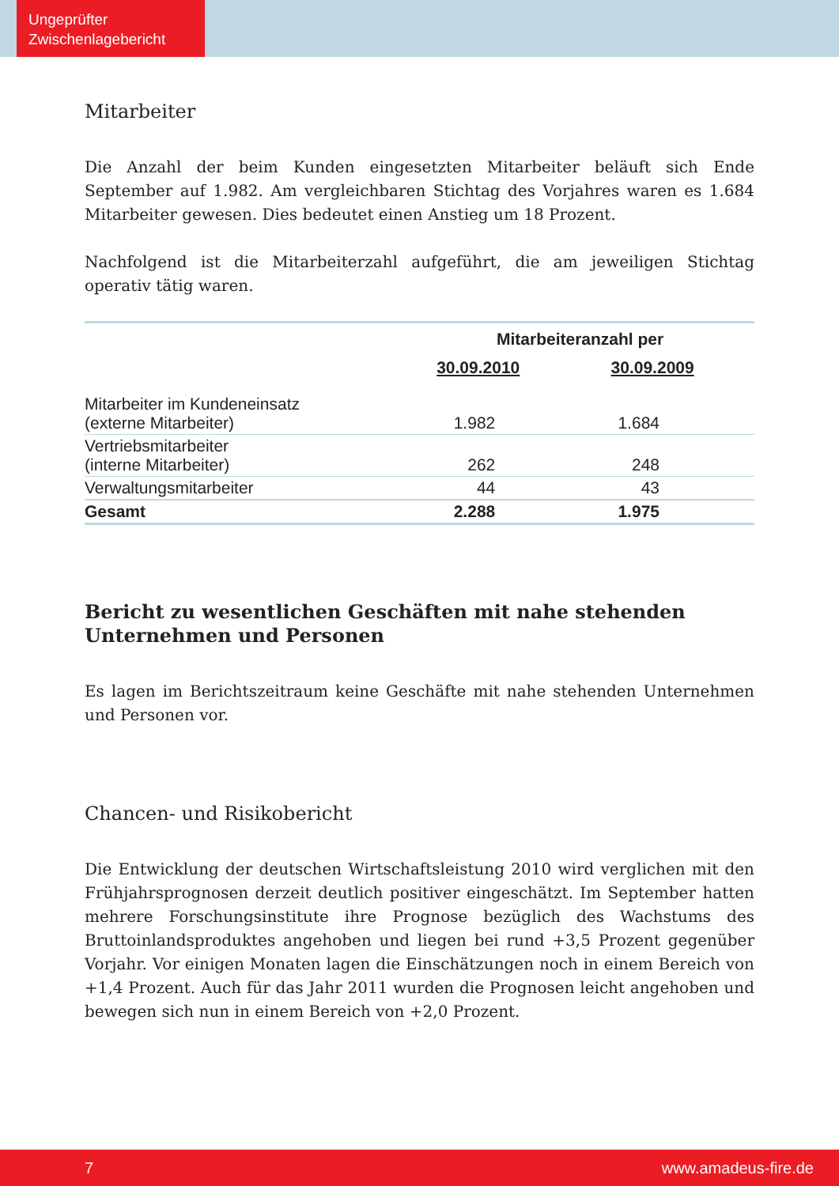Ungeprüfter
Zwischenlagebericht
Mitarbeiter
Die Anzahl der beim Kunden eingesetzten Mitarbeiter beläuft sich Ende September auf 1.982. Am vergleichbaren Stichtag des Vorjahres waren es 1.684 Mitarbeiter gewesen. Dies bedeutet einen Anstieg um 18 Prozent.
Nachfolgend ist die Mitarbeiterzahl aufgeführt, die am jeweiligen Stichtag operativ tätig waren.
| | Mitarbeiteranzahl per | |
| --- | --- | --- |
| | 30.09.2010 | 30.09.2009 |
| Mitarbeiter im Kundeneinsatz (externe Mitarbeiter) | 1.982 | 1.684 |
| Vertriebsmitarbeiter (interne Mitarbeiter) | 262 | 248 |
| Verwaltungsmitarbeiter | 44 | 43 |
| Gesamt | 2.288 | 1.975 |
Bericht zu wesentlichen Geschäften mit nahe stehenden Unternehmen und Personen
Es lagen im Berichtszeitraum keine Geschäfte mit nahe stehenden Unternehmen und Personen vor.
Chancen- und Risikobericht
Die Entwicklung der deutschen Wirtschaftsleistung 2010 wird verglichen mit den Frühjahrsprognosen derzeit deutlich positiver eingeschätzt. Im September hatten mehrere Forschungsinstitute ihre Prognose bezüglich des Wachstums des Bruttoinlandsproduktes angehoben und liegen bei rund +3,5 Prozent gegenüber Vorjahr. Vor einigen Monaten lagen die Einschätzungen noch in einem Bereich von +1,4 Prozent. Auch für das Jahr 2011 wurden die Prognosen leicht angehoben und bewegen sich nun in einem Bereich von +2,0 Prozent.
7 www.amadeus-fire.de